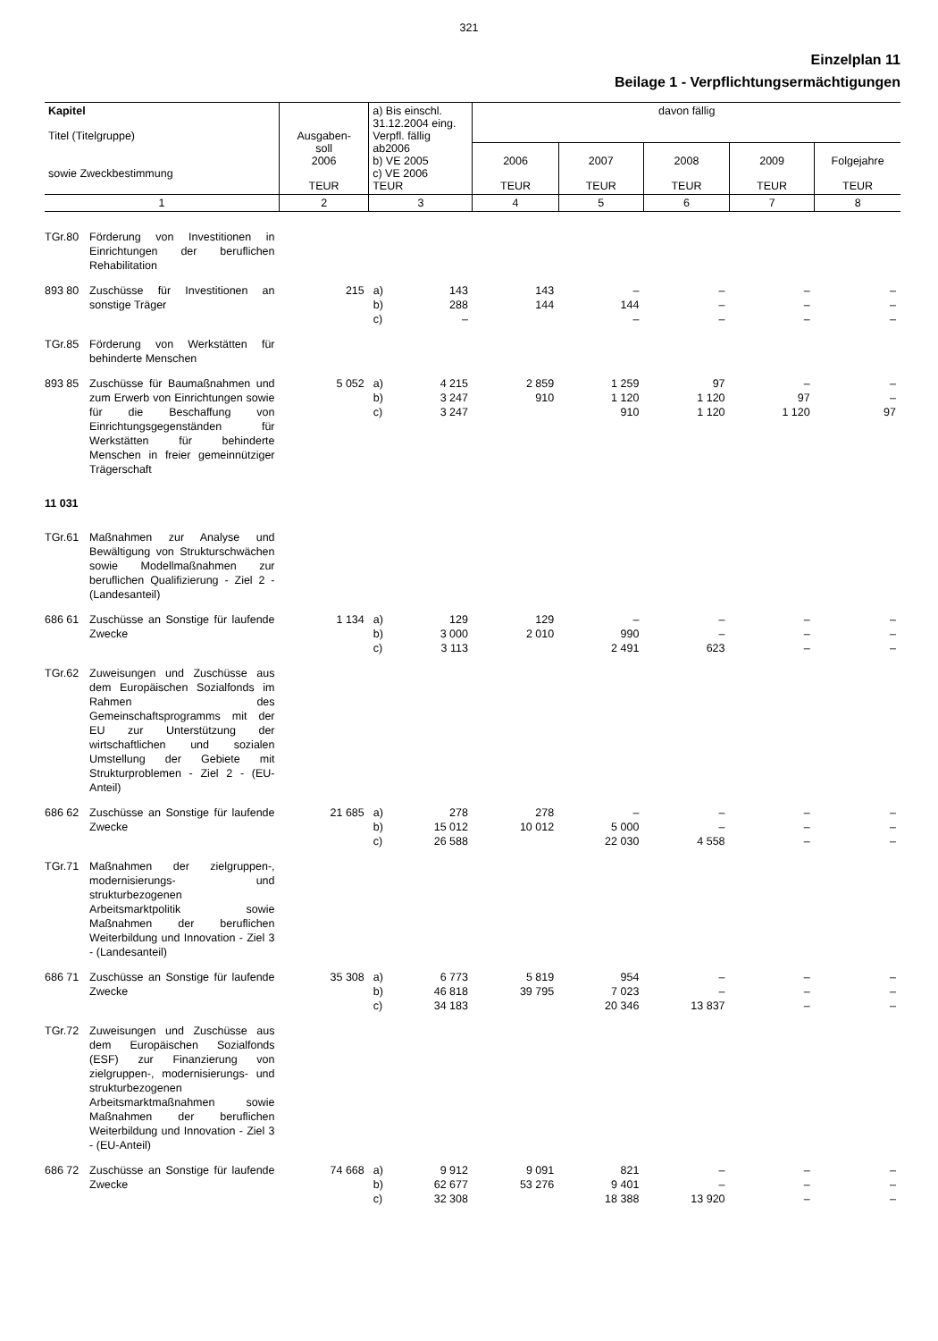321
Einzelplan 11
Beilage 1 - Verpflichtungsermächtigungen
| Kapitel Titel (Titelgruppe) sowie Zweckbestimmung | | Ausgaben- soll 2006 TEUR | a) Bis einschl. 31.12.2004 eing. Verpfl. fällig ab2006 b) VE 2005 c) VE 2006 TEUR | | davon fällig | | | | |
| --- | --- | --- | --- | --- | --- | --- | --- | --- | --- |
| | | | | | 2006 TEUR | 2007 TEUR | 2008 TEUR | 2009 TEUR | Folgejahre TEUR |
| 1 | | 2 | 3 | | 4 | 5 | 6 | 7 | 8 |
| TGr.80 | Förderung von Investitionen in Einrichtungen der beruflichen Rehabilitation | | | | | | | | |
| 893 80 | Zuschüsse für Investitionen an sonstige Träger | 215 | a) b) c) | 143 288 – | 143 144 | – 144 – | – – – | – – – | – – – |
| TGr.85 | Förderung von Werkstätten für behinderte Menschen | | | | | | | | |
| 893 85 | Zuschüsse für Baumaßnahmen und zum Erwerb von Einrichtungen sowie für die Beschaffung von Einrichtungsgegenständen für Werkstätten für behinderte Menschen in freier gemeinnütziger Trägerschaft | 5 052 | a) b) c) | 4 215 3 247 3 247 | 2 859 910 | 1 259 1 120 910 | 97 1 120 1 120 | – 97 1 120 | – – 97 |
| 11 031 | | | | | | | | | |
| TGr.61 | Maßnahmen zur Analyse und Bewältigung von Strukturschwächen sowie Modellmaßnahmen zur beruflichen Qualifizierung - Ziel 2 - (Landesanteil) | | | | | | | | |
| 686 61 | Zuschüsse an Sonstige für laufende Zwecke | 1 134 | a) b) c) | 129 3 000 3 113 | 129 2 010 | – 990 2 491 | – – 623 | – – – | – – – |
| TGr.62 | Zuweisungen und Zuschüsse aus dem Europäischen Sozialfonds im Rahmen des Gemeinschaftsprogramms mit der EU zur Unterstützung der wirtschaftlichen und sozialen Umstellung der Gebiete mit Strukturproblemen - Ziel 2 - (EU-Anteil) | | | | | | | | |
| 686 62 | Zuschüsse an Sonstige für laufende Zwecke | 21 685 | a) b) c) | 278 15 012 26 588 | 278 10 012 | – 5 000 22 030 | – – 4 558 | – – – | – – – |
| TGr.71 | Maßnahmen der zielgruppen-, modernisierungs- und strukturbezogenen Arbeitsmarktpolitik sowie Maßnahmen der beruflichen Weiterbildung und Innovation - Ziel 3 - (Landesanteil) | | | | | | | | |
| 686 71 | Zuschüsse an Sonstige für laufende Zwecke | 35 308 | a) b) c) | 6 773 46 818 34 183 | 5 819 39 795 | 954 7 023 20 346 | – – 13 837 | – – – | – – – |
| TGr.72 | Zuweisungen und Zuschüsse aus dem Europäischen Sozialfonds (ESF) zur Finanzierung von zielgruppen-, modernisierungs- und strukturbezogenen Arbeitsmarktmaßnahmen sowie Maßnahmen der beruflichen Weiterbildung und Innovation - Ziel 3 - (EU-Anteil) | | | | | | | | |
| 686 72 | Zuschüsse an Sonstige für laufende Zwecke | 74 668 | a) b) c) | 9 912 62 677 32 308 | 9 091 53 276 | 821 9 401 18 388 | – – 13 920 | – – – | – – – |